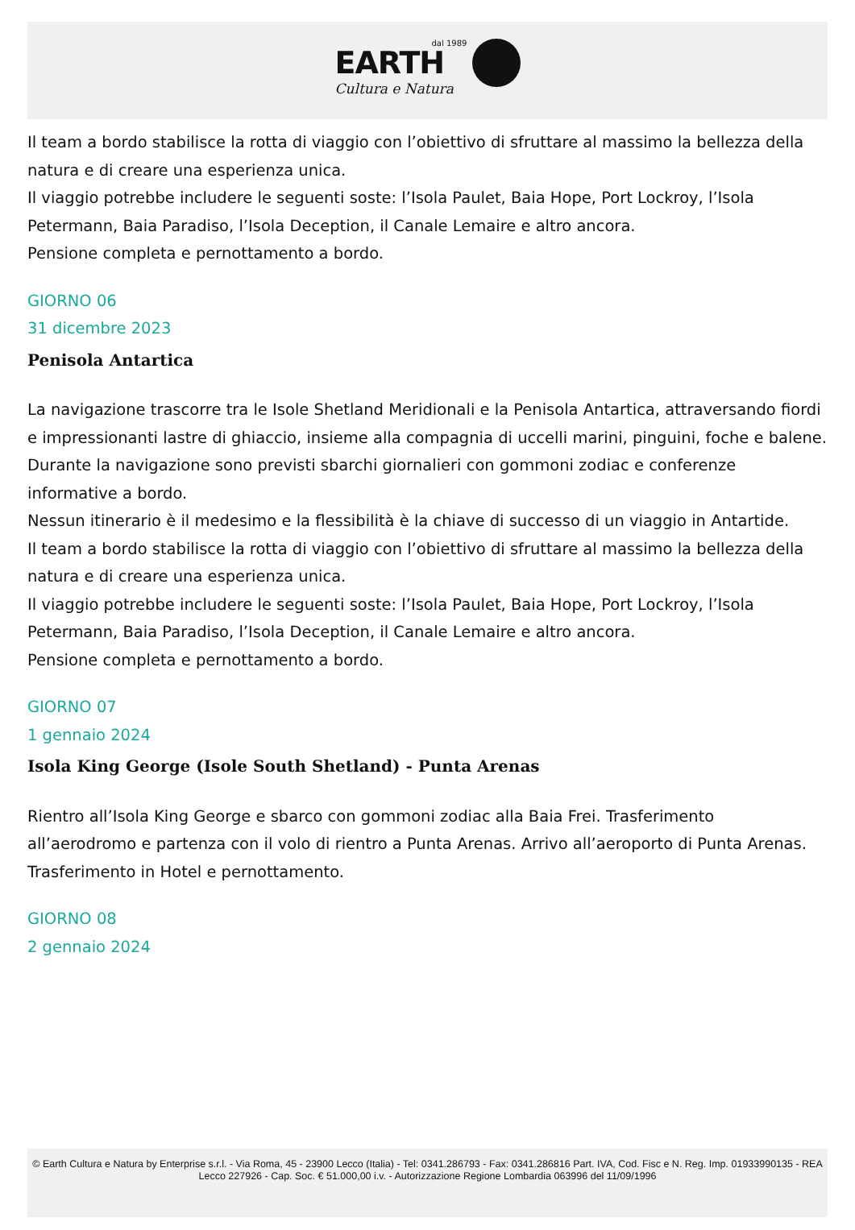dal 1989
EARTH
Cultura e Natura
Il team a bordo stabilisce la rotta di viaggio con l’obiettivo di sfruttare al massimo la bellezza della natura e di creare una esperienza unica.
Il viaggio potrebbe includere le seguenti soste: l’Isola Paulet, Baia Hope, Port Lockroy, l’Isola Petermann, Baia Paradiso, l’Isola Deception, il Canale Lemaire e altro ancora.
Pensione completa e pernottamento a bordo.
GIORNO 06
31 dicembre 2023
Penisola Antartica
La navigazione trascorre tra le Isole Shetland Meridionali e la Penisola Antartica, attraversando fiordi e impressionanti lastre di ghiaccio, insieme alla compagnia di uccelli marini, pinguini, foche e balene.
Durante la navigazione sono previsti sbarchi giornalieri con gommoni zodiac e conferenze informative a bordo.
Nessun itinerario è il medesimo e la flessibilità è la chiave di successo di un viaggio in Antartide.
Il team a bordo stabilisce la rotta di viaggio con l’obiettivo di sfruttare al massimo la bellezza della natura e di creare una esperienza unica.
Il viaggio potrebbe includere le seguenti soste: l’Isola Paulet, Baia Hope, Port Lockroy, l’Isola Petermann, Baia Paradiso, l’Isola Deception, il Canale Lemaire e altro ancora.
Pensione completa e pernottamento a bordo.
GIORNO 07
1 gennaio 2024
Isola King George (Isole South Shetland) - Punta Arenas
Rientro all’Isola King George e sbarco con gommoni zodiac alla Baia Frei. Trasferimento all’aerodromo e partenza con il volo di rientro a Punta Arenas. Arrivo all’aeroporto di Punta Arenas. Trasferimento in Hotel e pernottamento.
GIORNO 08
2 gennaio 2024
© Earth Cultura e Natura by Enterprise s.r.l. - Via Roma, 45 - 23900 Lecco (Italia) - Tel: 0341.286793 - Fax: 0341.286816 Part. IVA, Cod. Fisc e N. Reg. Imp. 01933990135 - REA Lecco 227926 - Cap. Soc. € 51.000,00 i.v. - Autorizzazione Regione Lombardia 063996 del 11/09/1996